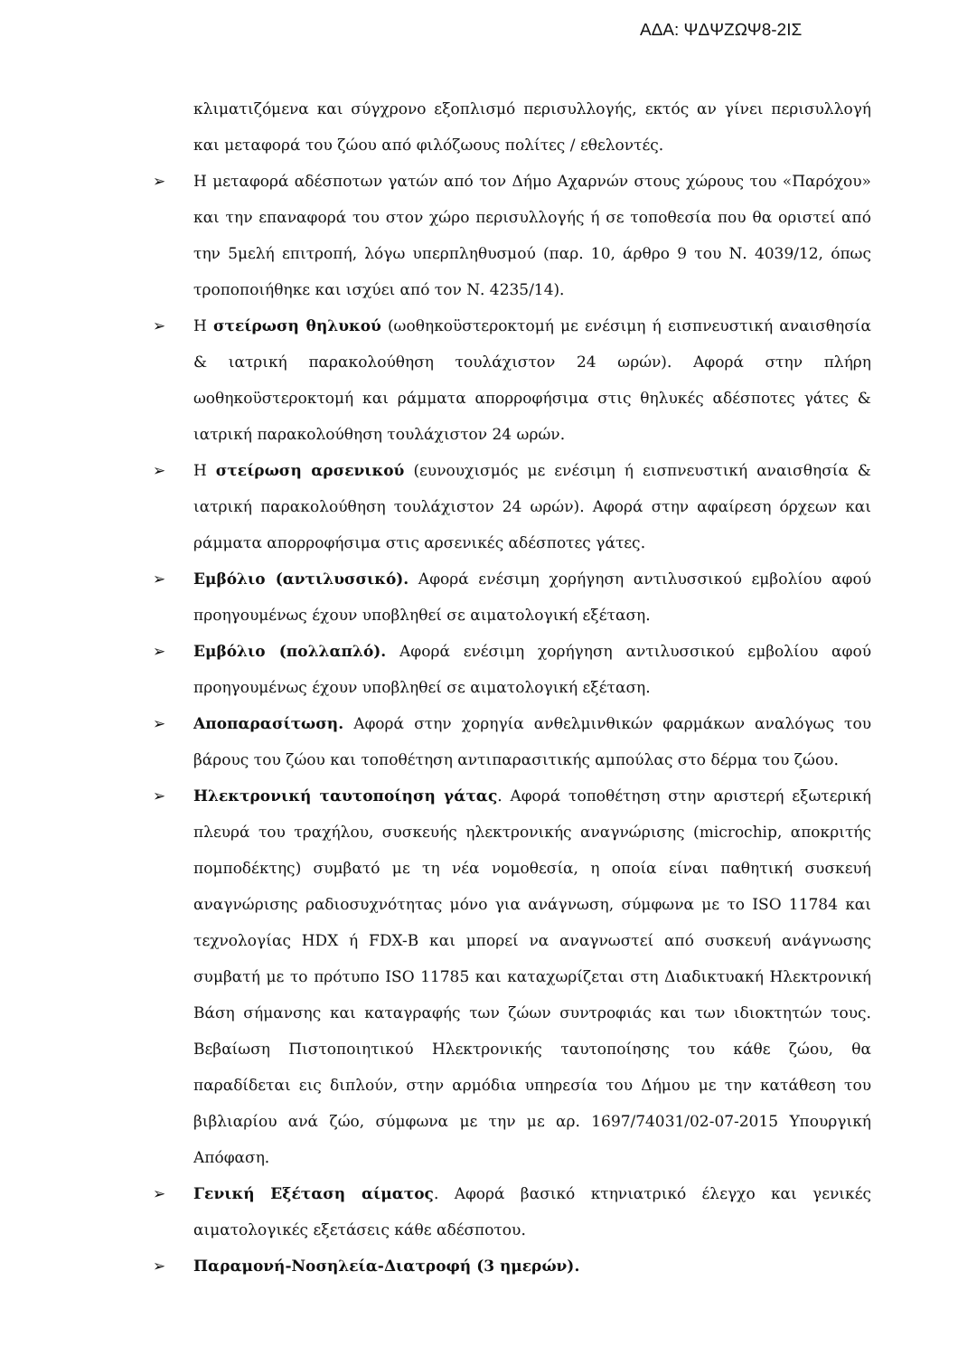ΑΔΑ: ΨΔΨΖΩΨ8-2ΙΣ
κλιματιζόμενα και σύγχρονο εξοπλισμό περισυλλογής, εκτός αν γίνει περισυλλογή και μεταφορά του ζώου από φιλόζωους πολίτες / εθελοντές.
➢ Η μεταφορά αδέσποτων γατών από τον Δήμο Αχαρνών στους χώρους του «Παρόχου» και την επαναφορά του στον χώρο περισυλλογής ή σε τοποθεσία που θα οριστεί από την 5μελή επιτροπή, λόγω υπερπληθυσμού (παρ. 10, άρθρο 9 του Ν. 4039/12, όπως τροποποιήθηκε και ισχύει από τον Ν. 4235/14).
➢ Η στείρωση θηλυκού (ωοθηκοϋστεροκτομή με ενέσιμη ή εισπνευστική αναισθησία & ιατρική παρακολούθηση τουλάχιστον 24 ωρών). Αφορά στην πλήρη ωοθηκοϋστεροκτομή και ράμματα απορροφήσιμα στις θηλυκές αδέσποτες γάτες & ιατρική παρακολούθηση τουλάχιστον 24 ωρών.
➢ Η στείρωση αρσενικού (ευνουχισμός με ενέσιμη ή εισπνευστική αναισθησία & ιατρική παρακολούθηση τουλάχιστον 24 ωρών). Αφορά στην αφαίρεση όρχεων και ράμματα απορροφήσιμα στις αρσενικές αδέσποτες γάτες.
➢ Εμβόλιο (αντιλυσσικό). Αφορά ενέσιμη χορήγηση αντιλυσσικού εμβολίου αφού προηγουμένως έχουν υποβληθεί σε αιματολογική εξέταση.
➢ Εμβόλιο (πολλαπλό). Αφορά ενέσιμη χορήγηση αντιλυσσικού εμβολίου αφού προηγουμένως έχουν υποβληθεί σε αιματολογική εξέταση.
➢ Αποπαρασίτωση. Αφορά στην χορηγία ανθελμινθικών φαρμάκων αναλόγως του βάρους του ζώου και τοποθέτηση αντιπαρασιτικής αμπούλας στο δέρμα του ζώου.
➢ Ηλεκτρονική ταυτοποίηση γάτας. Αφορά τοποθέτηση στην αριστερή εξωτερική πλευρά του τραχήλου, συσκευής ηλεκτρονικής αναγνώρισης (microchip, αποκριτής πομποδέκτης) συμβατό με τη νέα νομοθεσία, η οποία είναι παθητική συσκευή αναγνώρισης ραδιοσυχνότητας μόνο για ανάγνωση, σύμφωνα με το ISO 11784 και τεχνολογίας HDX ή FDX-B και μπορεί να αναγνωστεί από συσκευή ανάγνωσης συμβατή με το πρότυπο ISO 11785 και καταχωρίζεται στη Διαδικτυακή Ηλεκτρονική Βάση σήμανσης και καταγραφής των ζώων συντροφιάς και των ιδιοκτητών τους. Βεβαίωση Πιστοποιητικού Ηλεκτρονικής ταυτοποίησης του κάθε ζώου, θα παραδίδεται εις διπλούν, στην αρμόδια υπηρεσία του Δήμου με την κατάθεση του βιβλιαρίου ανά ζώο, σύμφωνα με την με αρ. 1697/74031/02-07-2015 Υπουργική Απόφαση.
➢ Γενική Εξέταση αίματος. Αφορά βασικό κτηνιατρικό έλεγχο και γενικές αιματολογικές εξετάσεις κάθε αδέσποτου.
➢ Παραμονή-Νοσηλεία-Διατροφή (3 ημερών).